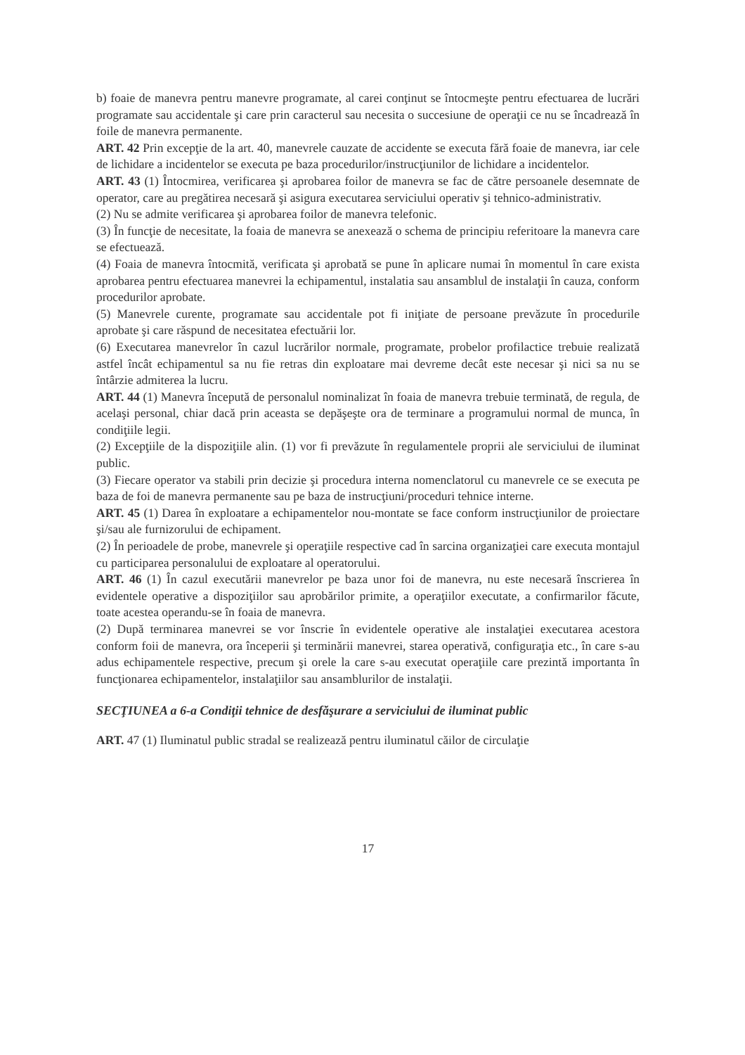b) foaie de manevra pentru manevre programate, al carei conţinut se întocmeşte pentru efectuarea de lucrări programate sau accidentale şi care prin caracterul sau necesita o succesiune de operaţii ce nu se încadrează în foile de manevra permanente.
ART. 42 Prin excepţie de la art. 40, manevrele cauzate de accidente se executa fără foaie de manevra, iar cele de lichidare a incidentelor se executa pe baza procedurilor/instrucţiunilor de lichidare a incidentelor.
ART. 43 (1) Întocmirea, verificarea şi aprobarea foilor de manevra se fac de către persoanele desemnate de operator, care au pregătirea necesară şi asigura executarea serviciului operativ şi tehnico-administrativ.
(2) Nu se admite verificarea şi aprobarea foilor de manevra telefonic.
(3) În funcţie de necesitate, la foaia de manevra se anexează o schema de principiu referitoare la manevra care se efectuează.
(4) Foaia de manevra întocmită, verificata şi aprobată se pune în aplicare numai în momentul în care exista aprobarea pentru efectuarea manevrei la echipamentul, instalatia sau ansamblul de instalaţii în cauza, conform procedurilor aprobate.
(5) Manevrele curente, programate sau accidentale pot fi iniţiate de persoane prevăzute în procedurile aprobate şi care răspund de necesitatea efectuării lor.
(6) Executarea manevrelor în cazul lucrărilor normale, programate, probelor profilactice trebuie realizată astfel încât echipamentul sa nu fie retras din exploatare mai devreme decât este necesar şi nici sa nu se întârzie admiterea la lucru.
ART. 44 (1) Manevra începută de personalul nominalizat în foaia de manevra trebuie terminată, de regula, de acelaşi personal, chiar dacă prin aceasta se depăşeşte ora de terminare a programului normal de munca, în condiţiile legii.
(2) Excepţiile de la dispoziţiile alin. (1) vor fi prevăzute în regulamentele proprii ale serviciului de iluminat public.
(3) Fiecare operator va stabili prin decizie şi procedura interna nomenclatorul cu manevrele ce se executa pe baza de foi de manevra permanente sau pe baza de instrucţiuni/proceduri tehnice interne.
ART. 45 (1) Darea în exploatare a echipamentelor nou-montate se face conform instrucţiunilor de proiectare şi/sau ale furnizorului de echipament.
(2) În perioadele de probe, manevrele şi operaţiile respective cad în sarcina organizaţiei care executa montajul cu participarea personalului de exploatare al operatorului.
ART. 46 (1) În cazul executării manevrelor pe baza unor foi de manevra, nu este necesară înscrierea în evidentele operative a dispoziţiilor sau aprobărilor primite, a operaţiilor executate, a confirmarilor făcute, toate acestea operandu-se în foaia de manevra.
(2) După terminarea manevrei se vor înscrie în evidentele operative ale instalaţiei executarea acestora conform foii de manevra, ora începerii şi terminării manevrei, starea operativă, configuraţia etc., în care s-au adus echipamentele respective, precum şi orele la care s-au executat operaţiile care prezintă importanta în funcţionarea echipamentelor, instalaţiilor sau ansamblurilor de instalaţii.
SECŢIUNEA a 6-a Condiţii tehnice de desfăşurare a serviciului de iluminat public
ART. 47 (1) Iluminatul public stradal se realizează pentru iluminatul căilor de circulaţie
17